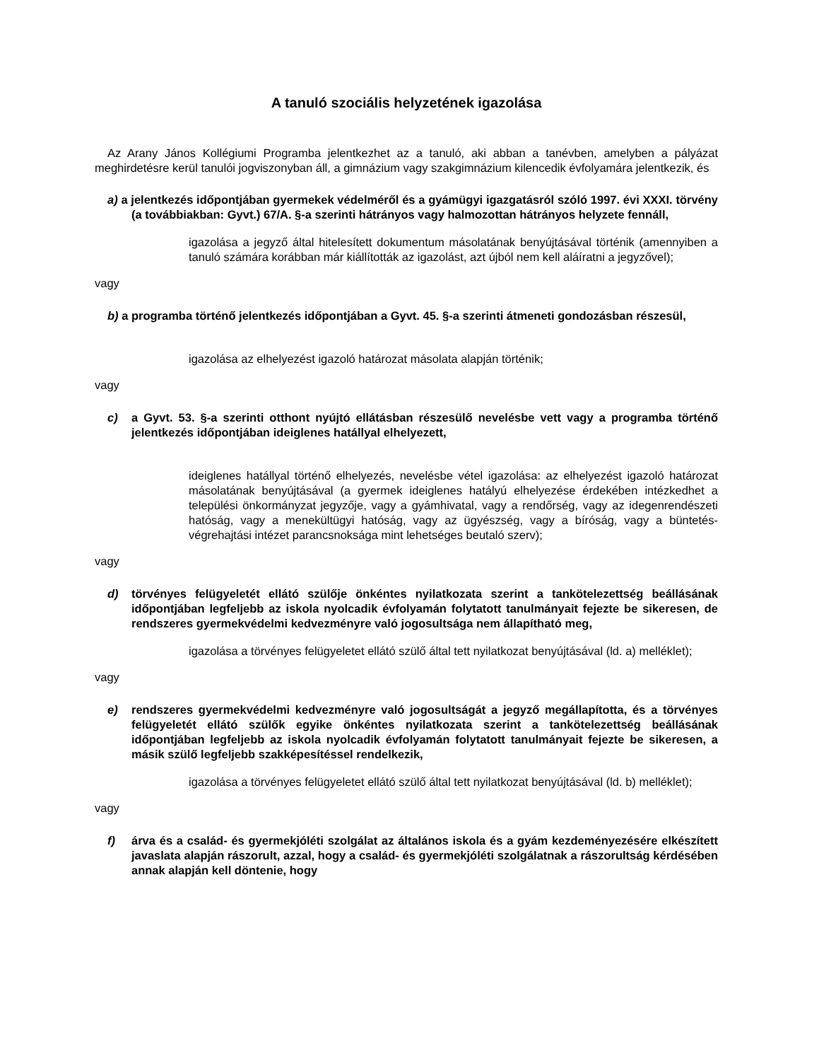A tanuló szociális helyzetének igazolása
Az Arany János Kollégiumi Programba jelentkezhet az a tanuló, aki abban a tanévben, amelyben a pályázat meghirdetésre kerül tanulói jogviszonyban áll, a gimnázium vagy szakgimnázium kilencedik évfolyamára jelentkezik, és
a) a jelentkezés időpontjában gyermekek védelméről és a gyámügyi igazgatásról szóló 1997. évi XXXI. törvény (a továbbiakban: Gyvt.) 67/A. §-a szerinti hátrányos vagy halmozottan hátrányos helyzete fennáll,
igazolása a jegyző által hitelesített dokumentum másolatának benyújtásával történik (amennyiben a tanuló számára korábban már kiállították az igazolást, azt újból nem kell aláíratni a jegyzővel);
vagy
b) a programba történő jelentkezés időpontjában a Gyvt. 45. §-a szerinti átmeneti gondozásban részesül,
igazolása az elhelyezést igazoló határozat másolata alapján történik;
vagy
c) a Gyvt. 53. §-a szerinti otthont nyújtó ellátásban részesülő nevelésbe vett vagy a programba történő jelentkezés időpontjában ideiglenes hatállyal elhelyezett,
ideiglenes hatállyal történő elhelyezés, nevelésbe vétel igazolása: az elhelyezést igazoló határozat másolatának benyújtásával (a gyermek ideiglenes hatályú elhelyezése érdekében intézkedhet a települési önkormányzat jegyzője, vagy a gyámhivatal, vagy a rendőrség, vagy az idegenrendészeti hatóság, vagy a menekültügyi hatóság, vagy az ügyészség, vagy a bíróság, vagy a büntetés-végrehajtási intézet parancsnoksága mint lehetséges beutaló szerv);
vagy
d) törvényes felügyeletét ellátó szülője önkéntes nyilatkozata szerint a tankötelezettség beállásának időpontjában legfeljebb az iskola nyolcadik évfolyamán folytatott tanulmányait fejezte be sikeresen, de rendszeres gyermekvédelmi kedvezményre való jogosultsága nem állapítható meg,
igazolása a törvényes felügyeletet ellátó szülő által tett nyilatkozat benyújtásával (ld. a) melléklet);
vagy
e) rendszeres gyermekvédelmi kedvezményre való jogosultságát a jegyző megállapította, és a törvényes felügyeletét ellátó szülők egyike önkéntes nyilatkozata szerint a tankötelezettség beállásának időpontjában legfeljebb az iskola nyolcadik évfolyamán folytatott tanulmányait fejezte be sikeresen, a másik szülő legfeljebb szakképesítéssel rendelkezik,
igazolása a törvényes felügyeletet ellátó szülő által tett nyilatkozat benyújtásával (ld. b) melléklet);
vagy
f) árva és a család- és gyermekjóléti szolgálat az általános iskola és a gyám kezdeményezésére elkészített javaslata alapján rászorult, azzal, hogy a család- és gyermekjóléti szolgálatnak a rászorultság kérdésében annak alapján kell döntenie, hogy